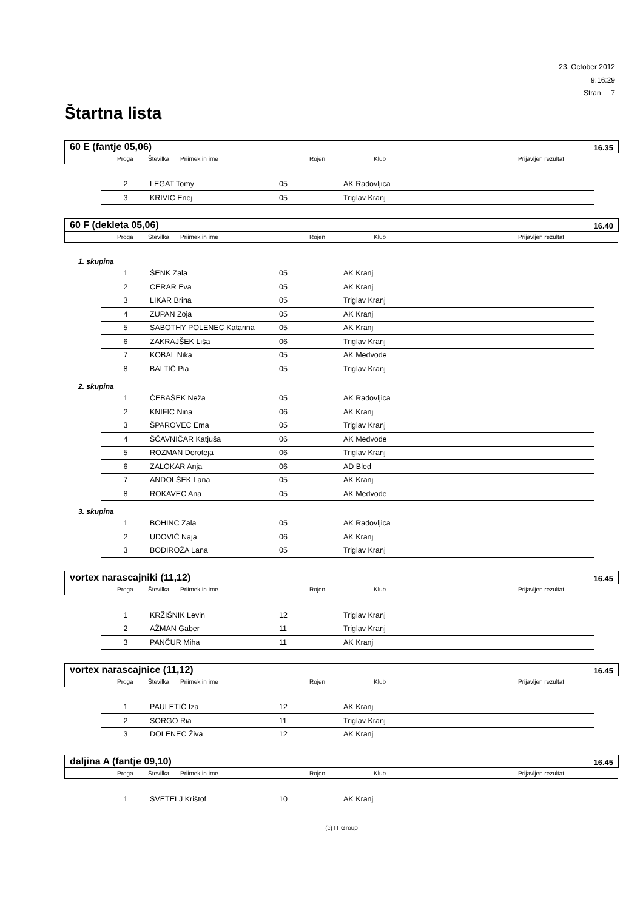23. October 2012
9:16:29
Stran 7
Štartna lista
60 E (fantje 05,06) 16.35
| | Proga | Številka | Priimek in ime | Rojen | Klub | Prijavljen rezultat |
| --- | --- | --- | --- | --- | --- | --- |
| 2 | LEGAT Tomy | 05 | AK Radovljica |
| 3 | KRIVIC Enej | 05 | Triglav Kranj |
60 F (dekleta 05,06) 16.40
| | Proga | Številka | Priimek in ime | Rojen | Klub | Prijavljen rezultat |
| --- | --- | --- | --- | --- | --- | --- |
1. skupina
| 1 | ŠENK Zala | 05 | AK Kranj |
| 2 | CERAR Eva | 05 | AK Kranj |
| 3 | LIKAR Brina | 05 | Triglav Kranj |
| 4 | ZUPAN Zoja | 05 | AK Kranj |
| 5 | SABOTHY POLENEC Katarina | 05 | AK Kranj |
| 6 | ZAKRAJŠEK Liša | 06 | Triglav Kranj |
| 7 | KOBAL Nika | 05 | AK Medvode |
| 8 | BALTIČ Pia | 05 | Triglav Kranj |
2. skupina
| 1 | ČEBAŠEK Neža | 05 | AK Radovljica |
| 2 | KNIFIC Nina | 06 | AK Kranj |
| 3 | ŠPAROVEC Ema | 05 | Triglav Kranj |
| 4 | ŠČAVNIČAR Katjuša | 06 | AK Medvode |
| 5 | ROZMAN Doroteja | 06 | Triglav Kranj |
| 6 | ZALOKAR Anja | 06 | AD Bled |
| 7 | ANDOLŠEK Lana | 05 | AK Kranj |
| 8 | ROKAVEC Ana | 05 | AK Medvode |
3. skupina
| 1 | BOHINC Zala | 05 | AK Radovljica |
| 2 | UDOVIČ Naja | 06 | AK Kranj |
| 3 | BODIROŽA Lana | 05 | Triglav Kranj |
vortex narascajniki (11,12) 16.45
| | Proga | Številka | Priimek in ime | Rojen | Klub | Prijavljen rezultat |
| --- | --- | --- | --- | --- | --- | --- |
| 1 | KRŽIŠNIK Levin | 12 | Triglav Kranj |
| 2 | AŽMAN Gaber | 11 | Triglav Kranj |
| 3 | PANČUR Miha | 11 | AK Kranj |
vortex narascajnice (11,12) 16.45
| | Proga | Številka | Priimek in ime | Rojen | Klub | Prijavljen rezultat |
| --- | --- | --- | --- | --- | --- | --- |
| 1 | PAULETIĆ Iza | 12 | AK Kranj |
| 2 | SORGO Ria | 11 | Triglav Kranj |
| 3 | DOLENEC Živa | 12 | AK Kranj |
daljina A (fantje 09,10) 16.45
| | Proga | Številka | Priimek in ime | Rojen | Klub | Prijavljen rezultat |
| --- | --- | --- | --- | --- | --- | --- |
| 1 | SVETELJ Krištof | 10 | AK Kranj |
(c) IT Group